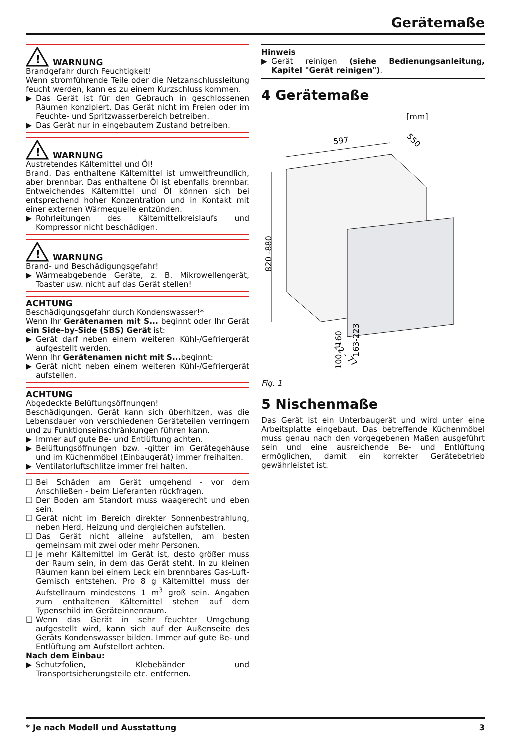Gerätemaße
!
WARNUNG
Brandgefahr durch Feuchtigkeit!
Wenn stromführende Teile oder die Netzanschlussleitung feucht werden, kann es zu einem Kurzschluss kommen.
▶ Das Gerät ist für den Gebrauch in geschlossenen Räumen konzipiert. Das Gerät nicht im Freien oder im Feuchte- und Spritzwasserbereich betreiben.
▶ Das Gerät nur in eingebautem Zustand betreiben.
!
WARNUNG
Austretendes Kältemittel und Öl!
Brand. Das enthaltene Kältemittel ist umweltfreundlich, aber brennbar. Das enthaltene Öl ist ebenfalls brennbar. Entweichendes Kältemittel und Öl können sich bei entsprechend hoher Konzentration und in Kontakt mit einer externen Wärmequelle entzünden.
▶ Rohrleitungen des Kältemittelkreislaufs und Kompressor nicht beschädigen.
!
WARNUNG
Brand- und Beschädigungsgefahr!
▶ Wärmeabgebende Geräte, z. B. Mikrowellengerät, Toaster usw. nicht auf das Gerät stellen!
ACHTUNG
Beschädigungsgefahr durch Kondenswasser!*
Wenn Ihr Gerätenamen mit S... beginnt oder Ihr Gerät ein Side-by-Side (SBS) Gerät ist:
▶ Gerät darf neben einem weiteren Kühl-/Gefriergerät aufgestellt werden.
Wenn Ihr Gerätenamen nicht mit S... beginnt:
▶ Gerät nicht neben einem weiteren Kühl-/Gefriergerät aufstellen.
ACHTUNG
Abgedeckte Belüftungsöffnungen!
Beschädigungen. Gerät kann sich überhitzen, was die Lebensdauer von verschiedenen Geräteteilen verringern und zu Funktionseinschränkungen führen kann.
▶ Immer auf gute Be- und Entlüftung achten.
▶ Belüftungsöffnungen bzw. -gitter im Gerätegehäuse und im Küchenmöbel (Einbaugerät) immer freihalten.
▶ Ventilatorluftschlitze immer frei halten.
❑ Bei Schäden am Gerät umgehend - vor dem Anschließen - beim Lieferanten rückfragen.
❑ Der Boden am Standort muss waagerecht und eben sein.
❑ Gerät nicht im Bereich direkter Sonnenbestrahlung, neben Herd, Heizung und dergleichen aufstellen.
❑ Das Gerät nicht alleine aufstellen, am besten gemeinsam mit zwei oder mehr Personen.
❑ Je mehr Kältemittel im Gerät ist, desto größer muss der Raum sein, in dem das Gerät steht. In zu kleinen Räumen kann bei einem Leck ein brennbares Gas-Luft-Gemisch entstehen. Pro 8 g Kältemittel muss der Aufstellraum mindestens 1 m<sup>3</sup> groß sein. Angaben zum enthaltenen Kältemittel stehen auf dem Typenschild im Geräteinnenraum.
❑ Wenn das Gerät in sehr feuchter Umgebung aufgestellt wird, kann sich auf der Außenseite des Geräts Kondenswasser bilden. Immer auf gute Be- und Entlüftung am Aufstellort achten.
Nach dem Einbau:
▶ Schutzfolien, Klebebänder und Transportsicherungsteile etc. entfernen.
Hinweis
▶ Gerät reinigen (siehe Bedienungsanleitung, Kapitel "Gerät reinigen").
4 Gerätemaße
[mm]
597
550
820 -880
22 - 77
100 - 160
163-223
Fig. 1
5 Nischenmaße
Das Gerät ist ein Unterbaugerät und wird unter eine Arbeitsplatte eingebaut. Das betreffende Küchenmöbel muss genau nach den vorgegebenen Maßen ausgeführt sein und eine ausreichende Be- und Entlüftung ermöglichen, damit ein korrekter Gerätebetrieb gewährleistet ist.
* Je nach Modell und Ausstattung 3